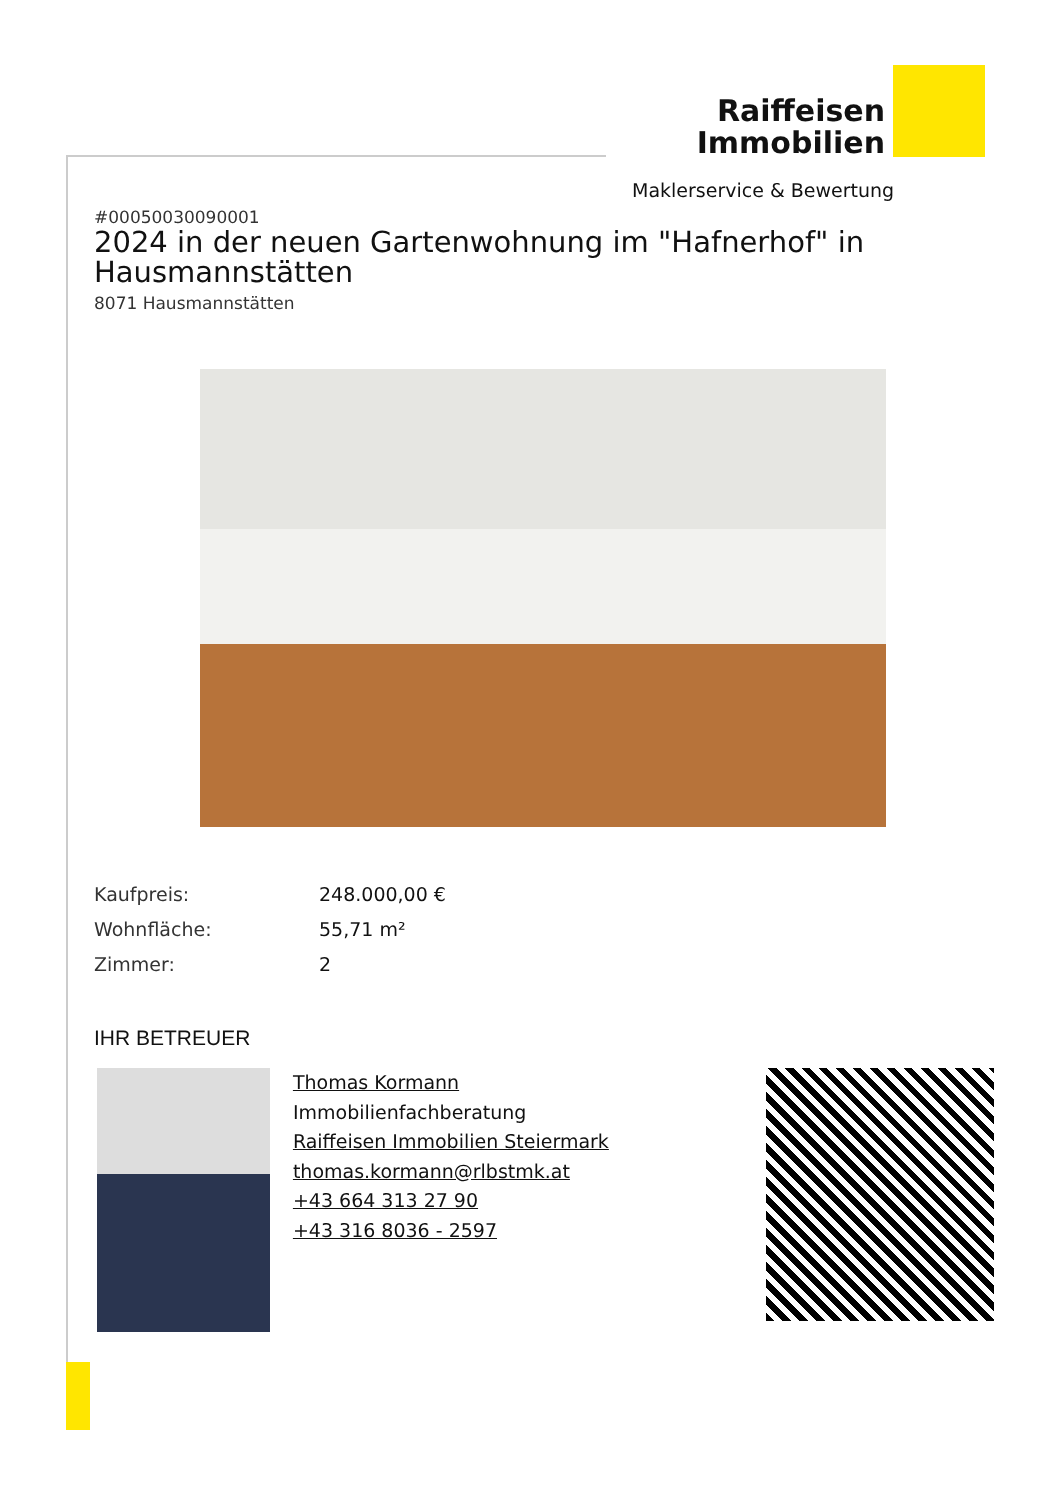Raiffeisen Immobilien
Maklerservice & Bewertung
#00050030090001
2024 in der neuen Gartenwohnung im "Hafnerhof" in Hausmannstätten
8071 Hausmannstätten
Kaufpreis: 248.000,00 €
Wohnfläche: 55,71 m²
Zimmer: 2
IHR BETREUER
Thomas Kormann
Immobilienfachberatung
Raiffeisen Immobilien Steiermark
thomas.kormann@rlbstmk.at
+43 664 313 27 90
+43 316 8036 - 2597